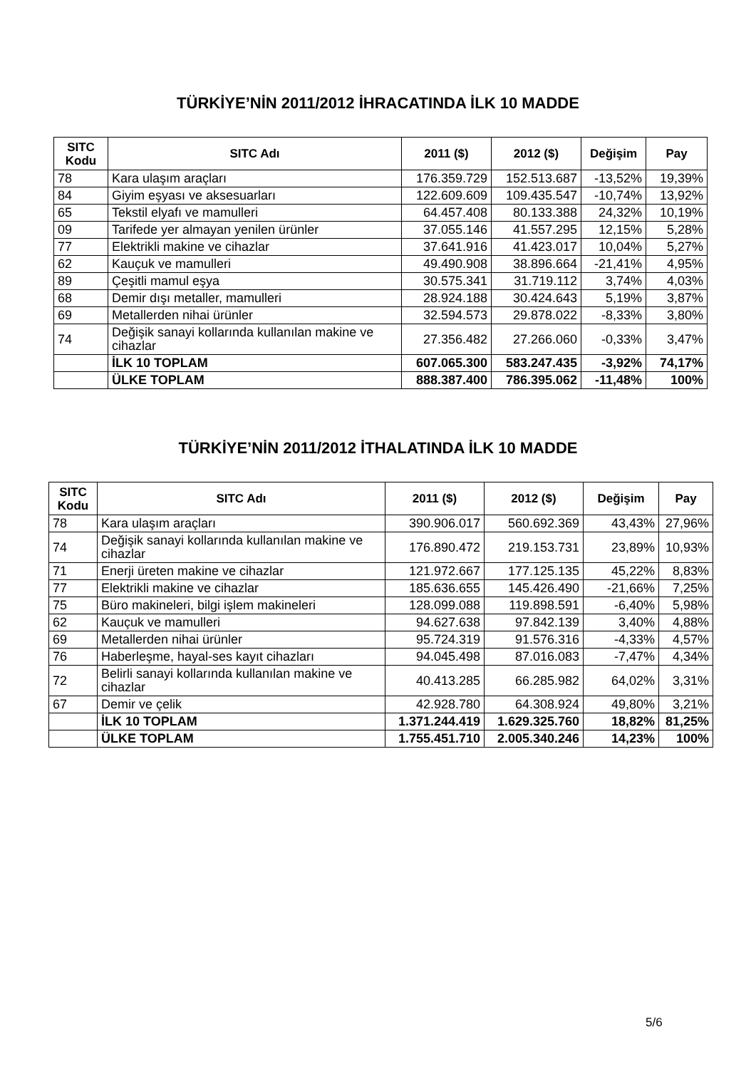TÜRKİYE’NİN 2011/2012 İHRACATINDA İLK 10 MADDE
| SITC Kodu | SITC Adı | 2011 ($) | 2012 ($) | Değişim | Pay |
| --- | --- | --- | --- | --- | --- |
| 78 | Kara ulaşım araçları | 176.359.729 | 152.513.687 | -13,52% | 19,39% |
| 84 | Giyim eşyası ve aksesuarları | 122.609.609 | 109.435.547 | -10,74% | 13,92% |
| 65 | Tekstil elyafı ve mamulleri | 64.457.408 | 80.133.388 | 24,32% | 10,19% |
| 09 | Tarifede yer almayan yenilen ürünler | 37.055.146 | 41.557.295 | 12,15% | 5,28% |
| 77 | Elektrikli makine ve cihazlar | 37.641.916 | 41.423.017 | 10,04% | 5,27% |
| 62 | Kauçuk ve mamulleri | 49.490.908 | 38.896.664 | -21,41% | 4,95% |
| 89 | Çeşitli mamul eşya | 30.575.341 | 31.719.112 | 3,74% | 4,03% |
| 68 | Demir dışı metaller, mamulleri | 28.924.188 | 30.424.643 | 5,19% | 3,87% |
| 69 | Metallerden nihai ürünler | 32.594.573 | 29.878.022 | -8,33% | 3,80% |
| 74 | Değişik sanayi kollarında kullanılan makine ve cihazlar | 27.356.482 | 27.266.060 | -0,33% | 3,47% |
| | İLK 10 TOPLAM | 607.065.300 | 583.247.435 | -3,92% | 74,17% |
| | ÜLKE TOPLAM | 888.387.400 | 786.395.062 | -11,48% | 100% |
TÜRKİYE’NİN 2011/2012 İTHALATINDA İLK 10 MADDE
| SITC Kodu | SITC Adı | 2011 ($) | 2012 ($) | Değişim | Pay |
| --- | --- | --- | --- | --- | --- |
| 78 | Kara ulaşım araçları | 390.906.017 | 560.692.369 | 43,43% | 27,96% |
| 74 | Değişik sanayi kollarında kullanılan makine ve cihazlar | 176.890.472 | 219.153.731 | 23,89% | 10,93% |
| 71 | Enerji üreten makine ve cihazlar | 121.972.667 | 177.125.135 | 45,22% | 8,83% |
| 77 | Elektrikli makine ve cihazlar | 185.636.655 | 145.426.490 | -21,66% | 7,25% |
| 75 | Büro makineleri, bilgi işlem makineleri | 128.099.088 | 119.898.591 | -6,40% | 5,98% |
| 62 | Kauçuk ve mamulleri | 94.627.638 | 97.842.139 | 3,40% | 4,88% |
| 69 | Metallerden nihai ürünler | 95.724.319 | 91.576.316 | -4,33% | 4,57% |
| 76 | Haberleşme, hayal-ses kayıt cihazları | 94.045.498 | 87.016.083 | -7,47% | 4,34% |
| 72 | Belirli sanayi kollarında kullanılan makine ve cihazlar | 40.413.285 | 66.285.982 | 64,02% | 3,31% |
| 67 | Demir ve çelik | 42.928.780 | 64.308.924 | 49,80% | 3,21% |
| | İLK 10 TOPLAM | 1.371.244.419 | 1.629.325.760 | 18,82% | 81,25% |
| | ÜLKE TOPLAM | 1.755.451.710 | 2.005.340.246 | 14,23% | 100% |
5/6